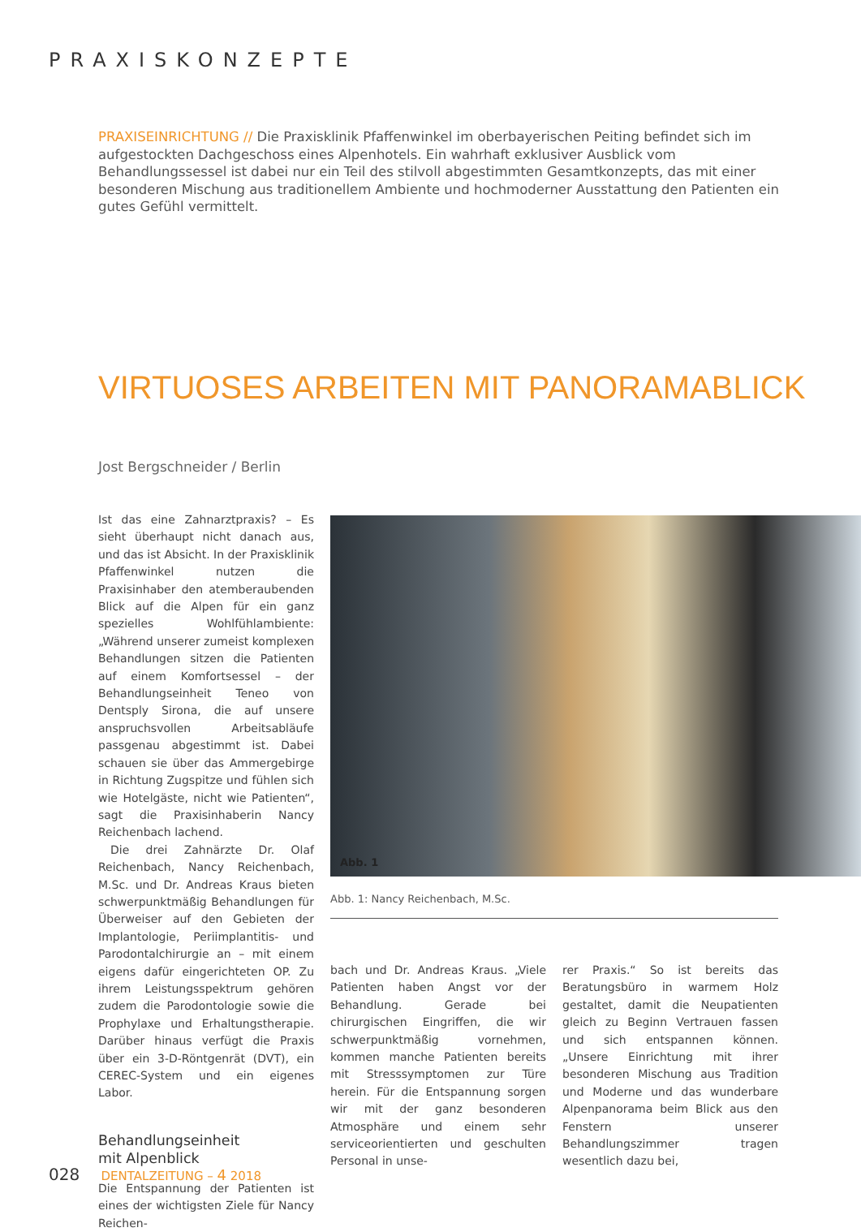PRAXISKONZEPTE
PRAXISEINRICHTUNG // Die Praxisklinik Pfaffenwinkel im oberbayerischen Peiting befindet sich im aufgestockten Dachgeschoss eines Alpenhotels. Ein wahrhaft exklusiver Ausblick vom Behandlungssessel ist dabei nur ein Teil des stilvoll abgestimmten Gesamtkonzepts, das mit einer besonderen Mischung aus traditionellem Ambiente und hochmoderner Ausstattung den Patienten ein gutes Gefühl vermittelt.
VIRTUOSES ARBEITEN MIT PANORAMABLICK
Jost Bergschneider / Berlin
Ist das eine Zahnarztpraxis? – Es sieht überhaupt nicht danach aus, und das ist Absicht. In der Praxisklinik Pfaffenwinkel nutzen die Praxisinhaber den atemberaubenden Blick auf die Alpen für ein ganz spezielles Wohlfühlambiente: „Während unserer zumeist komplexen Behandlungen sitzen die Patienten auf einem Komfortsessel – der Behandlungseinheit Teneo von Dentsply Sirona, die auf unsere anspruchsvollen Arbeitsabläufe passgenau abgestimmt ist. Dabei schauen sie über das Ammergebirge in Richtung Zugspitze und fühlen sich wie Hotelgäste, nicht wie Patienten“, sagt die Praxisinhaberin Nancy Reichenbach lachend.
Die drei Zahnärzte Dr. Olaf Reichenbach, Nancy Reichenbach, M.Sc. und Dr. Andreas Kraus bieten schwerpunktmäßig Behandlungen für Überweiser auf den Gebieten der Implantologie, Periimplantitis- und Parodontalchirurgie an – mit einem eigens dafür eingerichteten OP. Zu ihrem Leistungsspektrum gehören zudem die Parodontologie sowie die Prophylaxe und Erhaltungstherapie. Darüber hinaus verfügt die Praxis über ein 3-D-Röntgenrät (DVT), ein CEREC-System und ein eigenes Labor.
Behandlungseinheit
mit Alpenblick
Die Entspannung der Patienten ist eines der wichtigsten Ziele für Nancy Reichen-
Abb. 1
Abb. 1: Nancy Reichenbach, M.Sc.
bach und Dr. Andreas Kraus. „Viele Patienten haben Angst vor der Behandlung. Gerade bei chirurgischen Eingriffen, die wir schwerpunktmäßig vornehmen, kommen manche Patienten bereits mit Stresssymptomen zur Türe herein. Für die Entspannung sorgen wir mit der ganz besonderen Atmosphäre und einem sehr serviceorientierten und geschulten Personal in unse-
rer Praxis.“ So ist bereits das Beratungsbüro in warmem Holz gestaltet, damit die Neupatienten gleich zu Beginn Vertrauen fassen und sich entspannen können. „Unsere Einrichtung mit ihrer besonderen Mischung aus Tradition und Moderne und das wunderbare Alpenpanorama beim Blick aus den Fenstern unserer Behandlungszimmer tragen wesentlich dazu bei,
028 DENTALZEITUNG – 4 2018